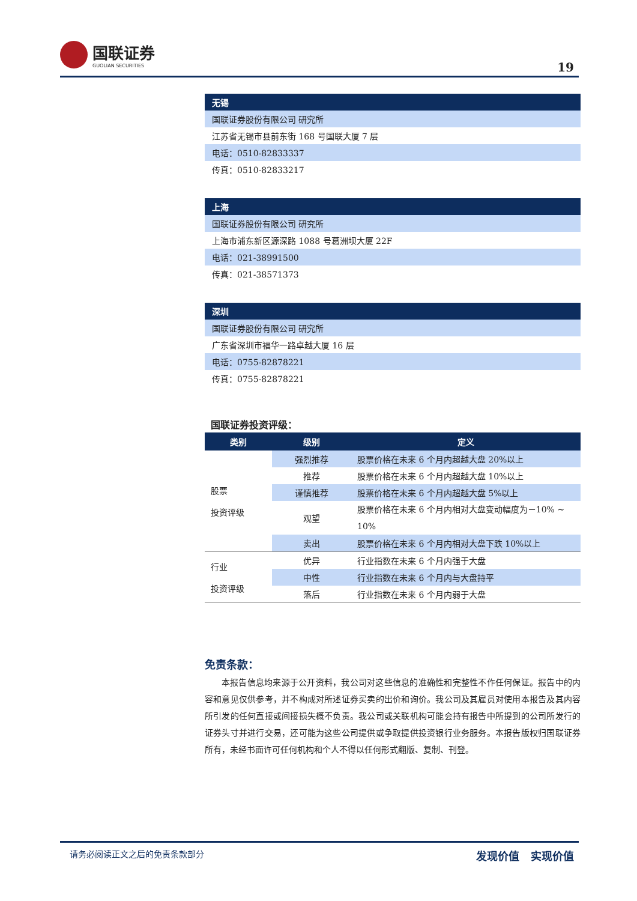国联证券
GUOLIAN SECURITIES
19
| 无锡 |
| --- |
| 国联证券股份有限公司 研究所 |
| 江苏省无锡市县前东街 168 号国联大厦 7 层 |
| 电话：0510-82833337 |
| 传真：0510-82833217 |
| 上海 |
| --- |
| 国联证券股份有限公司 研究所 |
| 上海市浦东新区源深路 1088 号葛洲坝大厦 22F |
| 电话：021-38991500 |
| 传真：021-38571373 |
| 深圳 |
| --- |
| 国联证券股份有限公司 研究所 |
| 广东省深圳市福华一路卓越大厦 16 层 |
| 电话：0755-82878221 |
| 传真：0755-82878221 |
国联证券投资评级：
| 类别 | 级别 | 定义 |
| --- | --- | --- |
| 股票 投资评级 | 强烈推荐 | 股票价格在未来 6 个月内超越大盘 20%以上 |
| | 推荐 | 股票价格在未来 6 个月内超越大盘 10%以上 |
| | 谨慎推荐 | 股票价格在未来 6 个月内超越大盘 5%以上 |
| | 观望 | 股票价格在未来 6 个月内相对大盘变动幅度为－10% ~ 10% |
| | 卖出 | 股票价格在未来 6 个月内相对大盘下跌 10%以上 |
| 行业 投资评级 | 优异 | 行业指数在未来 6 个月内强于大盘 |
| | 中性 | 行业指数在未来 6 个月内与大盘持平 |
| | 落后 | 行业指数在未来 6 个月内弱于大盘 |
免责条款：
本报告信息均来源于公开资料，我公司对这些信息的准确性和完整性不作任何保证。报告中的内容和意见仅供参考，并不构成对所述证券买卖的出价和询价。我公司及其雇员对使用本报告及其内容所引发的任何直接或间接损失概不负责。我公司或关联机构可能会持有报告中所提到的公司所发行的证券头寸并进行交易，还可能为这些公司提供或争取提供投资银行业务服务。本报告版权归国联证券所有，未经书面许可任何机构和个人不得以任何形式翻版、复制、刊登。
请务必阅读正文之后的免责条款部分 发现价值 实现价值